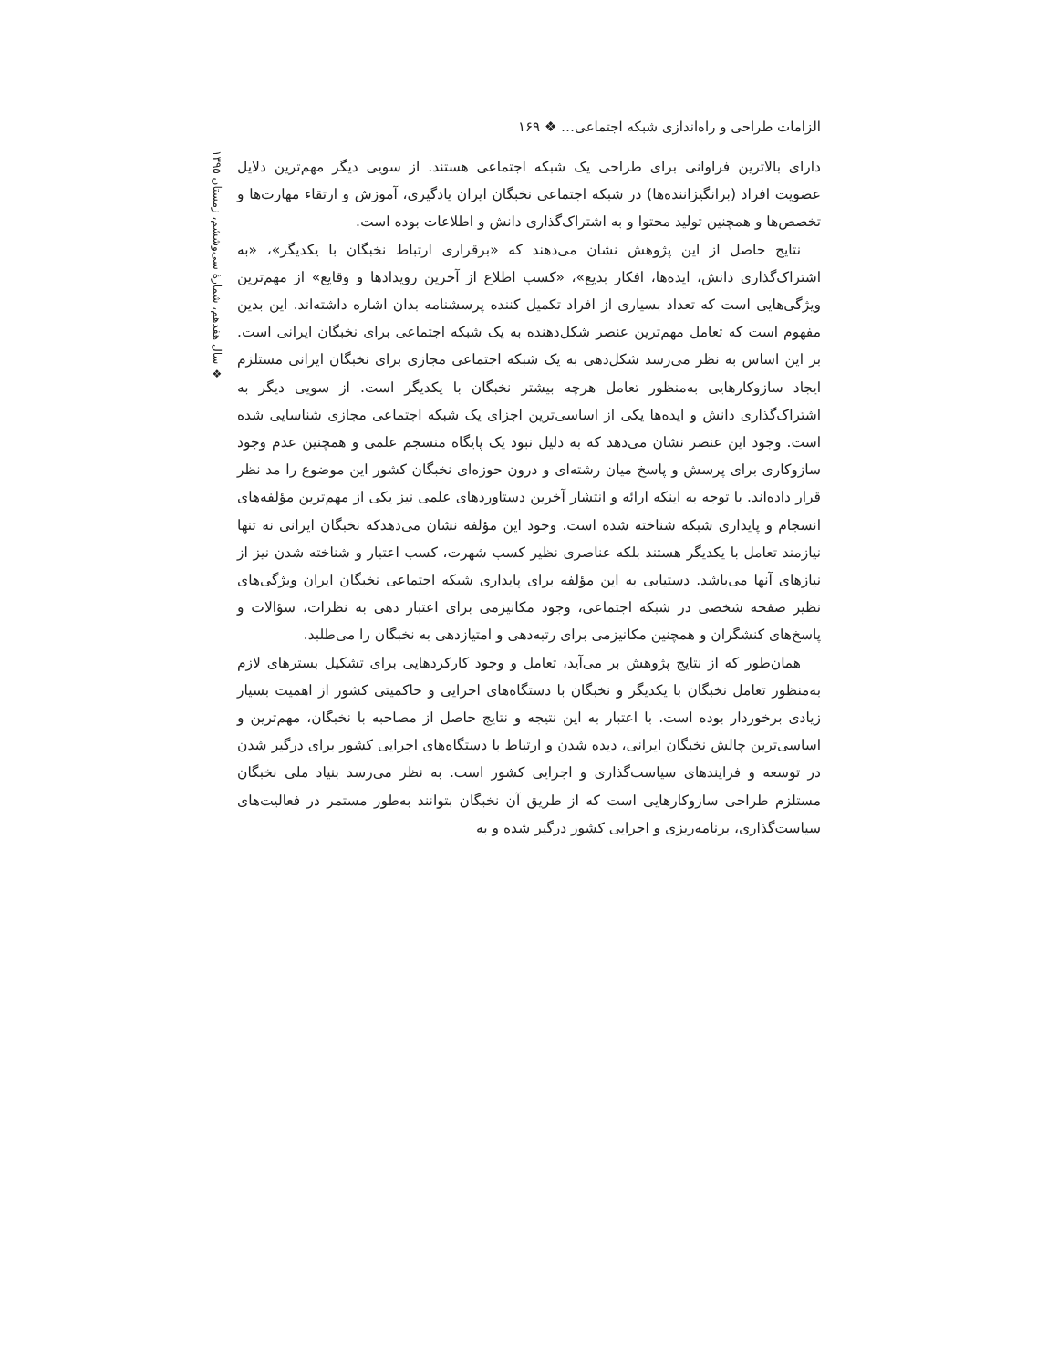الزامات طراحی و راه‌اندازی شبکه اجتماعی… ❖ ۱۶۹
❖ سال هفدهم، شمارهٔ سی‌وششم، زمستان ۱۳۹۵
دارای بالاترین فراوانی برای طراحی یک شبکه اجتماعی هستند. از سویی دیگر مهم‌ترین دلایل عضویت افراد (برانگیزاننده‌ها) در شبکه اجتماعی نخبگان ایران یادگیری، آموزش و ارتقاء مهارت‌ها و تخصص‌ها و همچنین تولید محتوا و به اشتراک‌گذاری دانش و اطلاعات بوده است.
نتایج حاصل از این پژوهش نشان می‌دهند که «برقراری ارتباط نخبگان با یکدیگر»، «به اشتراک‌گذاری دانش، ایده‌ها، افکار بدیع»، «کسب اطلاع از آخرین رویدادها و وقایع» از مهم‌ترین ویژگی‌هایی است که تعداد بسیاری از افراد تکمیل کننده پرسشنامه بدان اشاره داشته‌اند. این بدین مفهوم است که تعامل مهم‌ترین عنصر شکل‌دهنده به یک شبکه اجتماعی برای نخبگان ایرانی است. بر این اساس به نظر می‌رسد شکل‌دهی به یک شبکه اجتماعی مجازی برای نخبگان ایرانی مستلزم ایجاد سازوکارهایی به‌منظور تعامل هرچه بیشتر نخبگان با یکدیگر است. از سویی دیگر به اشتراک‌گذاری دانش و ایده‌ها یکی از اساسی‌ترین اجزای یک شبکه اجتماعی مجازی شناسایی شده است. وجود این عنصر نشان می‌دهد که به دلیل نبود یک پایگاه منسجم علمی و همچنین عدم وجود سازوکاری برای پرسش و پاسخ میان رشته‌ای و درون حوزه‌ای نخبگان کشور این موضوع را مد نظر قرار داده‌اند. با توجه به اینکه ارائه و انتشار آخرین دستاوردهای علمی نیز یکی از مهم‌ترین مؤلفه‌های انسجام و پایداری شبکه شناخته شده است. وجود این مؤلفه نشان می‌دهدکه نخبگان ایرانی نه تنها نیازمند تعامل با یکدیگر هستند بلکه عناصری نظیر کسب شهرت، کسب اعتبار و شناخته شدن نیز از نیازهای آنها می‌باشد. دستیابی به این مؤلفه برای پایداری شبکه اجتماعی نخبگان ایران ویژگی‌های نظیر صفحه شخصی در شبکه اجتماعی، وجود مکانیزمی برای اعتبار دهی به نظرات، سؤالات و پاسخ‌های کنشگران و همچنین مکانیزمی برای رتبه‌دهی و امتیازدهی به نخبگان را می‌طلبد.
همان‌طور که از نتایج پژوهش بر می‌آید، تعامل و وجود کارکردهایی برای تشکیل بسترهای لازم به‌منظور تعامل نخبگان با یکدیگر و نخبگان با دستگاه‌های اجرایی و حاکمیتی کشور از اهمیت بسیار زیادی برخوردار بوده است. با اعتبار به این نتیجه و نتایج حاصل از مصاحبه با نخبگان، مهم‌ترین و اساسی‌ترین چالش نخبگان ایرانی، دیده شدن و ارتباط با دستگاه‌های اجرایی کشور برای درگیر شدن در توسعه و فرایندهای سیاست‌گذاری و اجرایی کشور است. به نظر می‌رسد بنیاد ملی نخبگان مستلزم طراحی سازوکارهایی است که از طریق آن نخبگان بتوانند به‌طور مستمر در فعالیت‌های سیاست‌گذاری، برنامه‌ریزی و اجرایی کشور درگیر شده و به